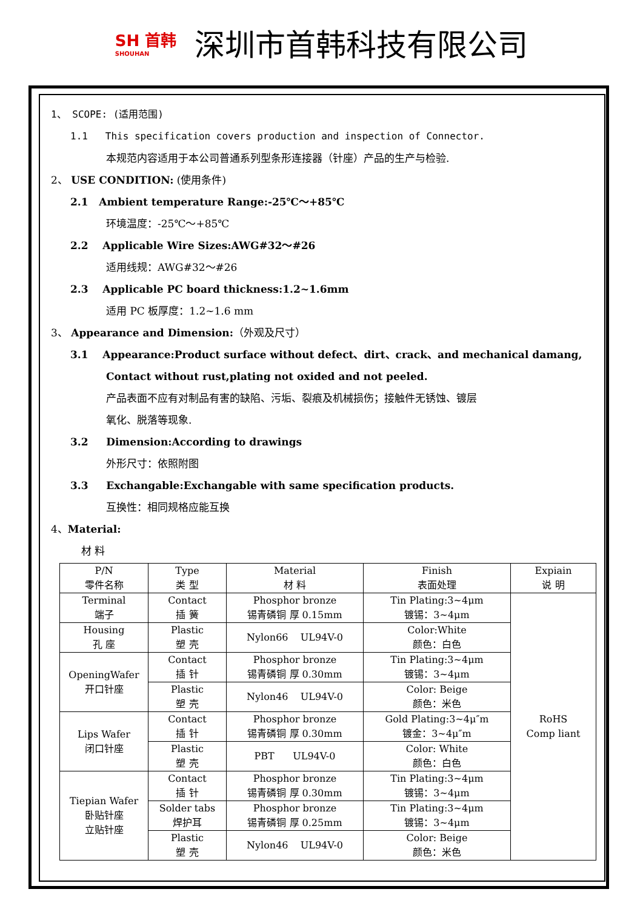SH 首韩
SHOUHAN
深圳市首韩科技有限公司
1、 SCOPE: (适用范围)
1.1 This specification covers production and inspection of Connector.
本规范内容适用于本公司普通系列型条形连接器（针座）产品的生产与检验.
2、 USE CONDITION: (使用条件)
2.1 Ambient temperature Range:-25℃～+85℃
环境温度：-25℃～+85℃
2.2 Applicable Wire Sizes:AWG#32～#26
适用线规：AWG#32～#26
2.3 Applicable PC board thickness:1.2~1.6mm
适用 PC 板厚度：1.2~1.6 mm
3、 Appearance and Dimension:（外观及尺寸）
3.1 Appearance:Product surface without defect、dirt、crack、and mechanical damang,
Contact without rust,plating not oxided and not peeled.
产品表面不应有对制品有害的缺陷、污垢、裂痕及机械损伤；接触件无锈蚀、镀层
氧化、脱落等现象.
3.2 Dimension:According to drawings
外形尺寸：依照附图
3.3 Exchangable:Exchangable with same specification products.
互换性：相同规格应能互换
4、Material:
材 料
| P/N 零件名称 | Type 类 型 | Material 材 料 | Finish 表面处理 | Expiain 说 明 |
| Terminal 端子 | Contact 插 簧 | Phosphor bronze 锡青磷铜 厚 0.15mm | Tin Plating:3~4μm 镀锡：3~4μm | RoHS Comp liant |
| Housing 孔 座 | Plastic 塑 壳 | Nylon66 UL94V-0 | Color:White 颜色：白色 | |
| OpeningWafer 开口针座 | Contact 插 针 | Phosphor bronze 锡青磷铜 厚 0.30mm | Tin Plating:3~4μm 镀锡：3~4μm | |
| | Plastic 塑 壳 | Nylon46 UL94V-0 | Color: Beige 颜色：米色 | |
| Lips Wafer 闭口针座 | Contact 插 针 | Phosphor bronze 锡青磷铜 厚 0.30mm | Gold Plating:3~4μ″m 镀金：3~4μ″m | |
| | Plastic 塑 壳 | PBT UL94V-0 | Color: White 颜色：白色 | |
| Tiepian Wafer 卧贴针座 立贴针座 | Contact 插 针 | Phosphor bronze 锡青磷铜 厚 0.30mm | Tin Plating:3~4μm 镀锡：3~4μm | |
| | Solder tabs 焊护耳 | Phosphor bronze 锡青磷铜 厚 0.25mm | Tin Plating:3~4μm 镀锡：3~4μm | |
| | Plastic 塑 壳 | Nylon46 UL94V-0 | Color: Beige 颜色：米色 | |